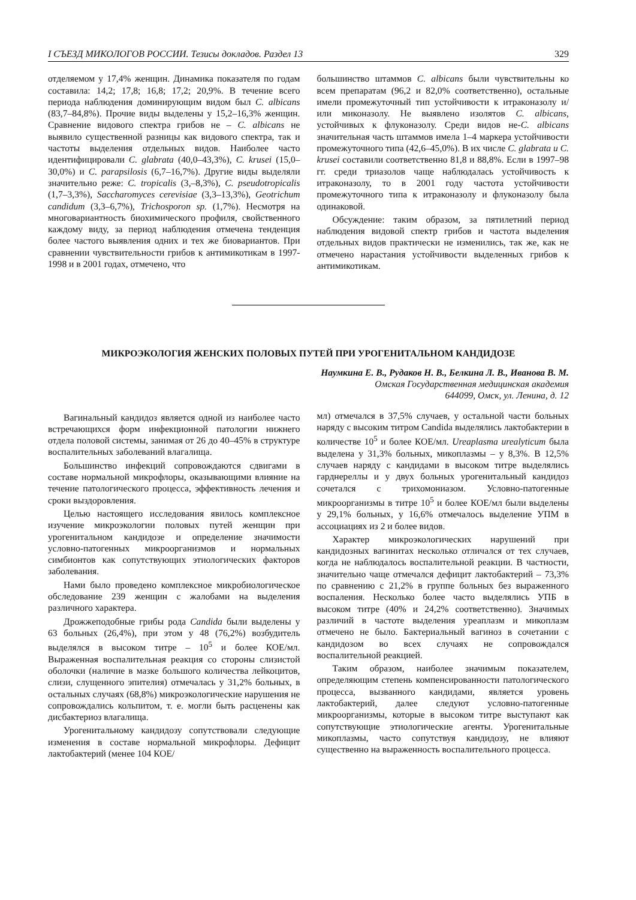I СЪЕЗД МИКОЛОГОВ РОССИИ. Тезисы докладов. Раздел 13 329
отделяемом у 17,4% женщин. Динамика показателя по годам составила: 14,2; 17,8; 16,8; 17,2; 20,9%. В течение всего периода наблюдения доминирующим видом был C. albicans (83,7–84,8%). Прочие виды выделены у 15,2–16,3% женщин. Сравнение видового спектра грибов не – C. albicans не выявило существенной разницы как видового спектра, так и частоты выделения отдельных видов. Наиболее часто идентифицировали C. glabrata (40,0–43,3%), C. krusei (15,0–30,0%) и C. parapsilosis (6,7–16,7%). Другие виды выделяли значительно реже: C. tropicalis (3,–8,3%), C. pseudotropicalis (1,7–3,3%), Saccharomyces cerevisiae (3,3–13,3%), Geotrichum candidum (3,3–6,7%), Trichosporon sp. (1,7%). Несмотря на многовариантность биохимического профиля, свойственного каждому виду, за период наблюдения отмечена тенденция более частого выявления одних и тех же биовариантов. При сравнении чувствительности грибов к антимикотикам в 1997-1998 и в 2001 годах, отмечено, что
большинство штаммов C. albicans были чувствительны ко всем препаратам (96,2 и 82,0% соответственно), остальные имели промежуточный тип устойчивости к итраконазолу и/или миконазолу. Не выявлено изолятов C. albicans, устойчивых к флуконазолу. Среди видов не-C. albicans значительная часть штаммов имела 1–4 маркера устойчивости промежуточного типа (42,6–45,0%). В их числе C. glabrata и C. krusei составили соответственно 81,8 и 88,8%. Если в 1997–98 гг. среди триазолов чаще наблюдалась устойчивость к итраконазолу, то в 2001 году частота устойчивости промежуточного типа к итраконазолу и флуконазолу была одинаковой.
Обсуждение: таким образом, за пятилетний период наблюдения видовой спектр грибов и частота выделения отдельных видов практически не изменились, так же, как не отмечено нарастания устойчивости выделенных грибов к антимикотикам.
МИКРОЭКОЛОГИЯ ЖЕНСКИХ ПОЛОВЫХ ПУТЕЙ ПРИ УРОГЕНИТАЛЬНОМ КАНДИДОЗЕ
Наумкина Е. В., Рудаков Н. В., Белкина Л. В., Иванова В. М.
Омская Государственная медицинская академия
644099, Омск, ул. Ленина, д. 12
Вагинальный кандидоз является одной из наиболее часто встречающихся форм инфекционной патологии нижнего отдела половой системы, занимая от 26 до 40–45% в структуре воспалительных заболеваний влагалища.
Большинство инфекций сопровождаются сдвигами в составе нормальной микрофлоры, оказывающими влияние на течение патологического процесса, эффективность лечения и сроки выздоровления.
Целью настоящего исследования явилось комплексное изучение микроэкологии половых путей женщин при урогенитальном кандидозе и определение значимости условно-патогенных микроорганизмов и нормальных симбионтов как сопутствующих этиологических факторов заболевания.
Нами было проведено комплексное микробиологическое обследование 239 женщин с жалобами на выделения различного характера.
Дрожжеподобные грибы рода Candida были выделены у 63 больных (26,4%), при этом у 48 (76,2%) возбудитель выделялся в высоком титре – 10<sup>5</sup> и более КОЕ/мл. Выраженная воспалительная реакция со стороны слизистой оболочки (наличие в мазке большого количества лейкоцитов, слизи, слущенного эпителия) отмечалась у 31,2% больных, в остальных случаях (68,8%) микроэкологические нарушения не сопровождались кольпитом, т. е. могли быть расценены как дисбактериоз влагалища.
Урогенитальному кандидозу сопутствовали следующие изменения в составе нормальной микрофлоры. Дефицит лактобактерий (менее 104 КОЕ/
мл) отмечался в 37,5% случаев, у остальной части больных наряду с высоким титром Candida выделялись лактобактерии в количестве 10<sup>5</sup> и более КОЕ/мл. Ureaplasma urealyticum была выделена у 31,3% больных, микоплазмы – у 8,3%. В 12,5% случаев наряду с кандидами в высоком титре выделялись гарднереллы и у двух больных урогенитальный кандидоз сочетался с трихомониазом. Условно-патогенные микроорганизмы в титре 10<sup>5</sup> и более КОЕ/мл были выделены у 29,1% больных, у 16,6% отмечалось выделение УПМ в ассоциациях из 2 и более видов.
Характер микроэкологических нарушений при кандидозных вагинитах несколько отличался от тех случаев, когда не наблюдалось воспалительной реакции. В частности, значительно чаще отмечался дефицит лактобактерий – 73,3% по сравнению с 21,2% в группе больных без выраженного воспаления. Несколько более часто выделялись УПБ в высоком титре (40% и 24,2% соответственно). Значимых различий в частоте выделения уреаплазм и микоплазм отмечено не было. Бактериальный вагиноз в сочетании с кандидозом во всех случаях не сопровождался воспалительной реакцией.
Таким образом, наиболее значимым показателем, определяющим степень компенсированности патологического процесса, вызванного кандидами, является уровень лактобактерий, далее следуют условно-патогенные микроорганизмы, которые в высоком титре выступают как сопутствующие этиологические агенты. Урогенитальные микоплазмы, часто сопутствуя кандидозу, не влияют существенно на выраженность воспалительного процесса.